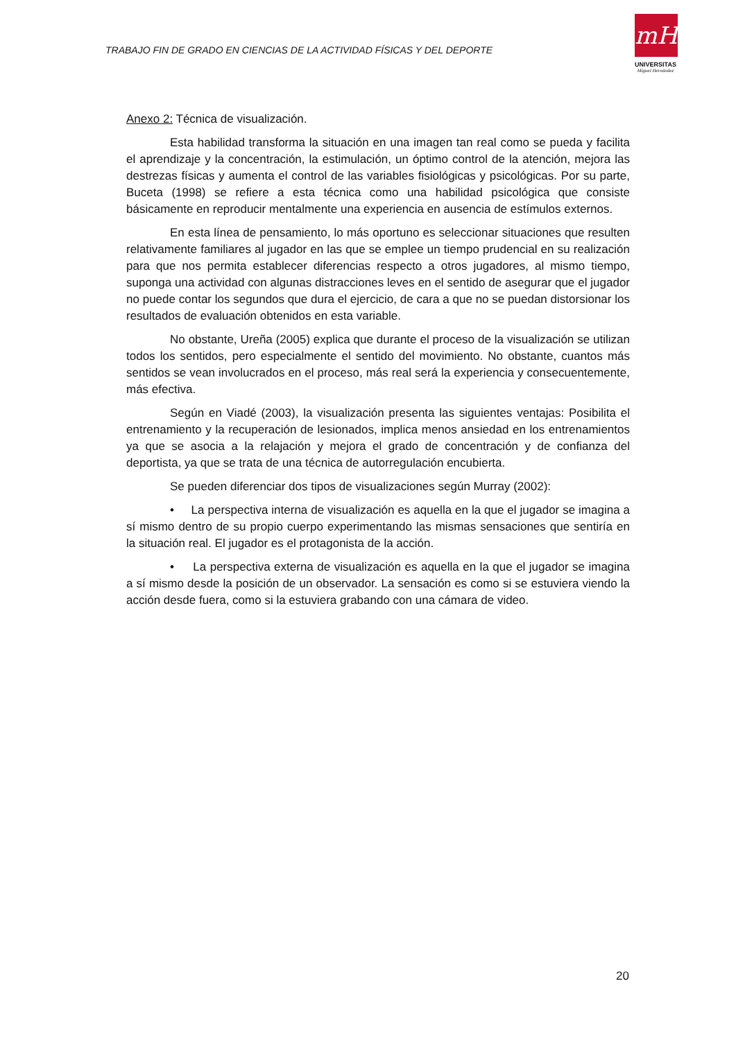TRABAJO FIN DE GRADO EN CIENCIAS DE LA ACTIVIDAD FÍSICAS Y DEL DEPORTE
mH
UNIVERSITAS
Miguel Hernández
Anexo 2: Técnica de visualización.
Esta habilidad transforma la situación en una imagen tan real como se pueda y facilita el aprendizaje y la concentración, la estimulación, un óptimo control de la atención, mejora las destrezas físicas y aumenta el control de las variables fisiológicas y psicológicas. Por su parte, Buceta (1998) se refiere a esta técnica como una habilidad psicológica que consiste básicamente en reproducir mentalmente una experiencia en ausencia de estímulos externos.
En esta línea de pensamiento, lo más oportuno es seleccionar situaciones que resulten relativamente familiares al jugador en las que se emplee un tiempo prudencial en su realización para que nos permita establecer diferencias respecto a otros jugadores, al mismo tiempo, suponga una actividad con algunas distracciones leves en el sentido de asegurar que el jugador no puede contar los segundos que dura el ejercicio, de cara a que no se puedan distorsionar los resultados de evaluación obtenidos en esta variable.
No obstante, Ureña (2005) explica que durante el proceso de la visualización se utilizan todos los sentidos, pero especialmente el sentido del movimiento. No obstante, cuantos más sentidos se vean involucrados en el proceso, más real será la experiencia y consecuentemente, más efectiva.
Según en Viadé (2003), la visualización presenta las siguientes ventajas: Posibilita el entrenamiento y la recuperación de lesionados, implica menos ansiedad en los entrenamientos ya que se asocia a la relajación y mejora el grado de concentración y de confianza del deportista, ya que se trata de una técnica de autorregulación encubierta.
Se pueden diferenciar dos tipos de visualizaciones según Murray (2002):
• La perspectiva interna de visualización es aquella en la que el jugador se imagina a sí mismo dentro de su propio cuerpo experimentando las mismas sensaciones que sentiría en la situación real. El jugador es el protagonista de la acción.
• La perspectiva externa de visualización es aquella en la que el jugador se imagina a sí mismo desde la posición de un observador. La sensación es como si se estuviera viendo la acción desde fuera, como si la estuviera grabando con una cámara de video.
20